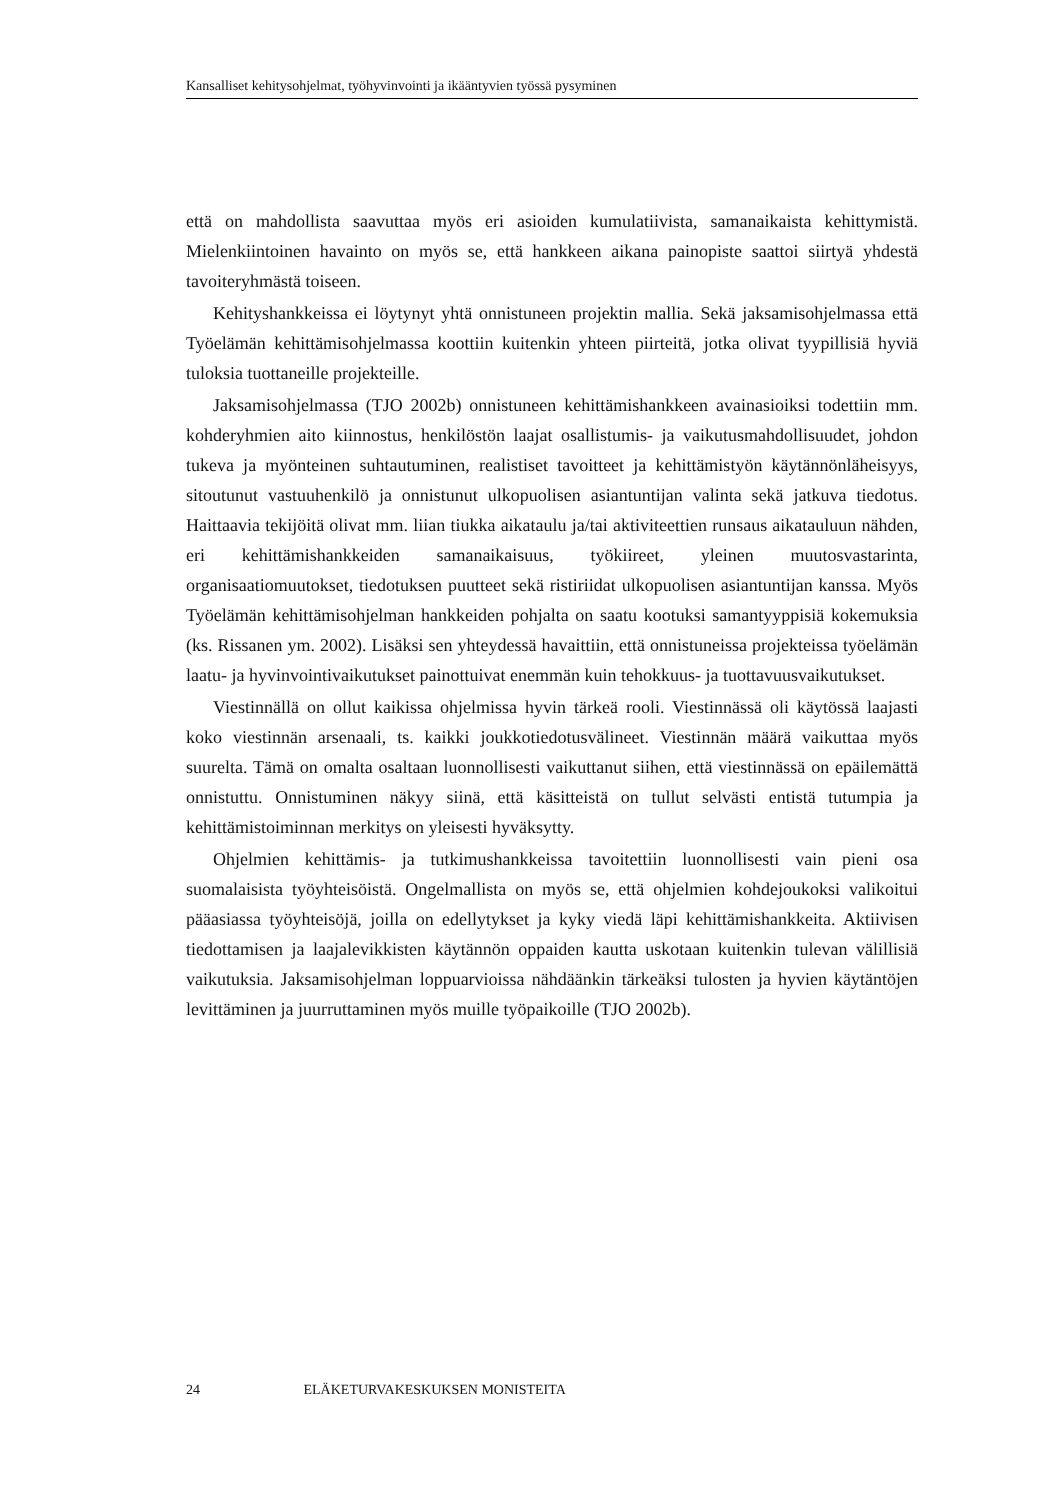Kansalliset kehitysohjelmat, työhyvinvointi ja ikääntyvien työssä pysyminen
että on mahdollista saavuttaa myös eri asioiden kumulatiivista, samanaikaista kehittymistä. Mielenkiintoinen havainto on myös se, että hankkeen aikana painopiste saattoi siirtyä yhdestä tavoiteryhmästä toiseen.
Kehityshankkeissa ei löytynyt yhtä onnistuneen projektin mallia. Sekä jaksamisohjelmassa että Työelämän kehittämisohjelmassa koottiin kuitenkin yhteen piirteitä, jotka olivat tyypillisiä hyviä tuloksia tuottaneille projekteille.
Jaksamisohjelmassa (TJO 2002b) onnistuneen kehittämishankkeen avainasioiksi todettiin mm. kohderyhmien aito kiinnostus, henkilöstön laajat osallistumis- ja vaikutusmahdollisuudet, johdon tukeva ja myönteinen suhtautuminen, realistiset tavoitteet ja kehittämistyön käytännönläheisyys, sitoutunut vastuuhenkilö ja onnistunut ulkopuolisen asiantuntijan valinta sekä jatkuva tiedotus. Haittaavia tekijöitä olivat mm. liian tiukka aikataulu ja/tai aktiviteettien runsaus aikatauluun nähden, eri kehittämishankkeiden samanaikaisuus, työkiireet, yleinen muutosvastarinta, organisaatiomuutokset, tiedotuksen puutteet sekä ristiriidat ulkopuolisen asiantuntijan kanssa. Myös Työelämän kehittämisohjelman hankkeiden pohjalta on saatu kootuksi samantyyppisiä kokemuksia (ks. Rissanen ym. 2002). Lisäksi sen yhteydessä havaittiin, että onnistuneissa projekteissa työelämän laatu- ja hyvinvointivaikutukset painottuivat enemmän kuin tehokkuus- ja tuottavuusvaikutukset.
Viestinnällä on ollut kaikissa ohjelmissa hyvin tärkeä rooli. Viestinnässä oli käytössä laajasti koko viestinnän arsenaali, ts. kaikki joukkotiedotusvälineet. Viestinnän määrä vaikuttaa myös suurelta. Tämä on omalta osaltaan luonnollisesti vaikuttanut siihen, että viestinnässä on epäilemättä onnistuttu. Onnistuminen näkyy siinä, että käsitteistä on tullut selvästi entistä tutumpia ja kehittämistoiminnan merkitys on yleisesti hyväksytty.
Ohjelmien kehittämis- ja tutkimushankkeissa tavoitettiin luonnollisesti vain pieni osa suomalaisista työyhteisöistä. Ongelmallista on myös se, että ohjelmien kohdejoukoksi valikoitui pääasiassa työyhteisöjä, joilla on edellytykset ja kyky viedä läpi kehittämishankkeita. Aktiivisen tiedottamisen ja laajalevikkisten käytännön oppaiden kautta uskotaan kuitenkin tulevan välillisiä vaikutuksia. Jaksamisohjelman loppuarvioissa nähdäänkin tärkeäksi tulosten ja hyvien käytäntöjen levittäminen ja juurruttaminen myös muille työpaikoille (TJO 2002b).
24 ELÄKETURVAKESKUKSEN MONISTEITA